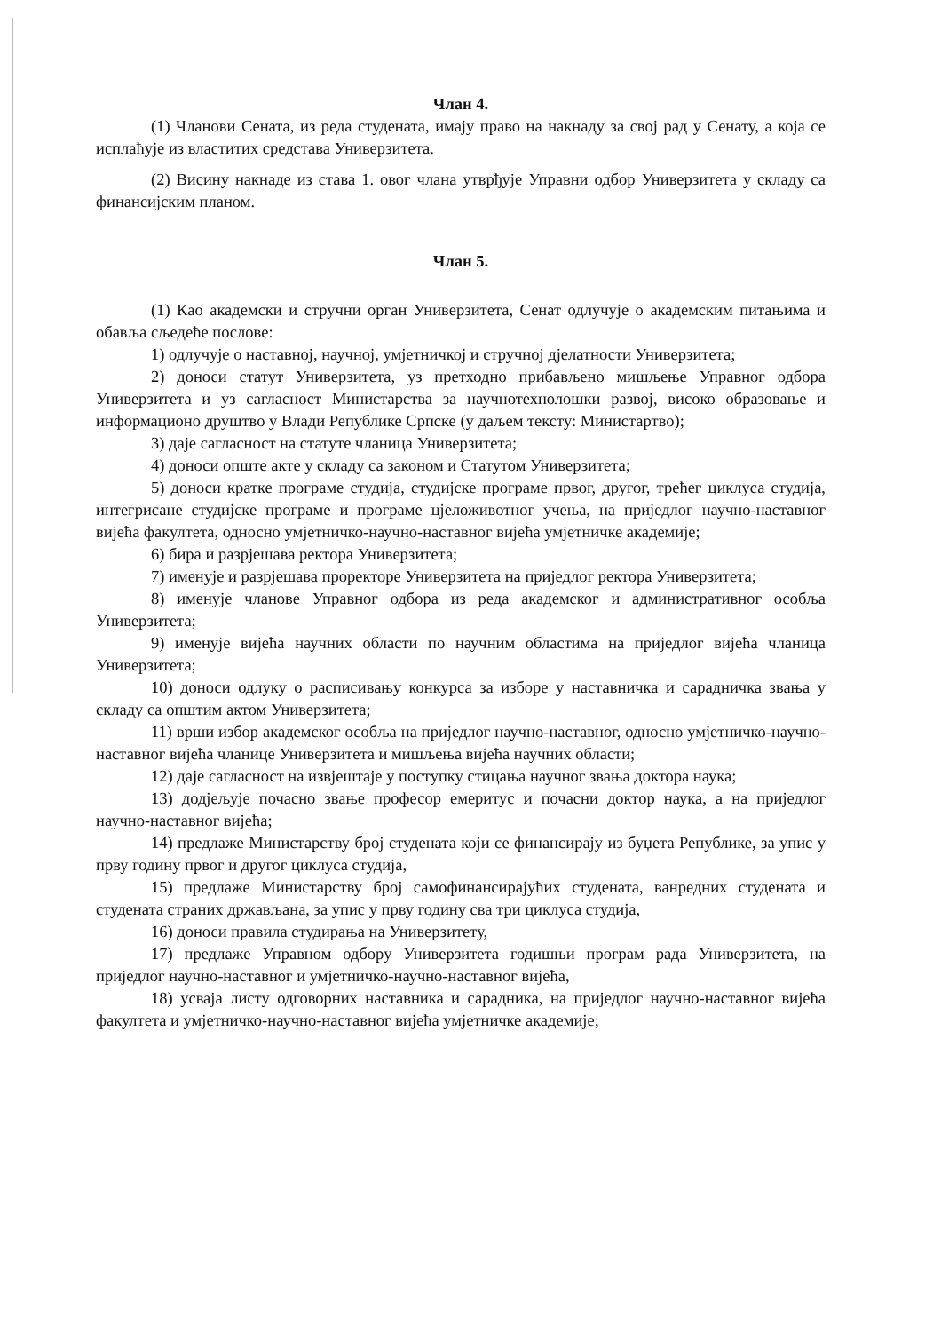Члан 4.
(1) Чланови Сената, из реда студената, имају право на накнаду за свој рад у Сенату, а која се исплаћује из властитих средстава Универзитета.
(2) Висину накнаде из става 1. овог члана утврђује Управни одбор Универзитета у складу са финансијским планом.
Члан 5.
(1) Као академски и стручни орган Универзитета, Сенат одлучује о академским питањима и обавља сљедеће послове:
1) одлучује о наставној, научној, умјетничкој и стручној дјелатности Универзитета;
2) доноси статут Универзитета, уз претходно прибављено мишљење Управног одбора Универзитета и уз сагласност Министарства за научнотехнолошки развој, високо образовање и информационо друштво у Влади Републике Српске (у даљем тексту: Министартво);
3) даје сагласност на статуте чланица Универзитета;
4) доноси опште акте у складу са законом и Статутом Универзитета;
5) доноси кратке програме студија, студијске програме првог, другог, трећег циклуса студија, интегрисане студијске програме и програме цјеложивотног учења, на приједлог научно-наставног вијећа факултета, односно умјетничко-научно-наставног вијећа умјетничке академије;
6) бира и разрјешава ректора Универзитета;
7) именује и разрјешава проректоре Универзитета на приједлог ректора Универзитета;
8) именује чланове Управног одбора из реда академског и административног особља Универзитета;
9) именује вијећа научних области по научним областима на приједлог вијећа чланица Универзитета;
10) доноси одлуку о расписивању конкурса за изборе у наставничка и сарадничка звања у складу са општим актом Универзитета;
11) врши избор академског особља на приједлог научно-наставног, односно умјетничко-научно-наставног вијећа чланице Универзитета и мишљења вијећа научних области;
12) даје сагласност на извјештаје у поступку стицања научног звања доктора наука;
13) додјељује почасно звање професор емеритус и почасни доктор наука, а на приједлог научно-наставног вијећа;
14) предлаже Министарству број студената који се финансирају из буџета Републике, за упис у прву годину првог и другог циклуса студија,
15) предлаже Министарству број самофинансирајућих студената, ванредних студената и студената страних држављана, за упис у прву годину сва три циклуса студија,
16) доноси правила студирања на Универзитету,
17) предлаже Управном одбору Универзитета годишњи програм рада Универзитета, на приједлог научно-наставног и умјетничко-научно-наставног вијећа,
18) усваја листу одговорних наставника и сарадника, на приједлог научно-наставног вијећа факултета и умјетничко-научно-наставног вијећа умјетничке академије;